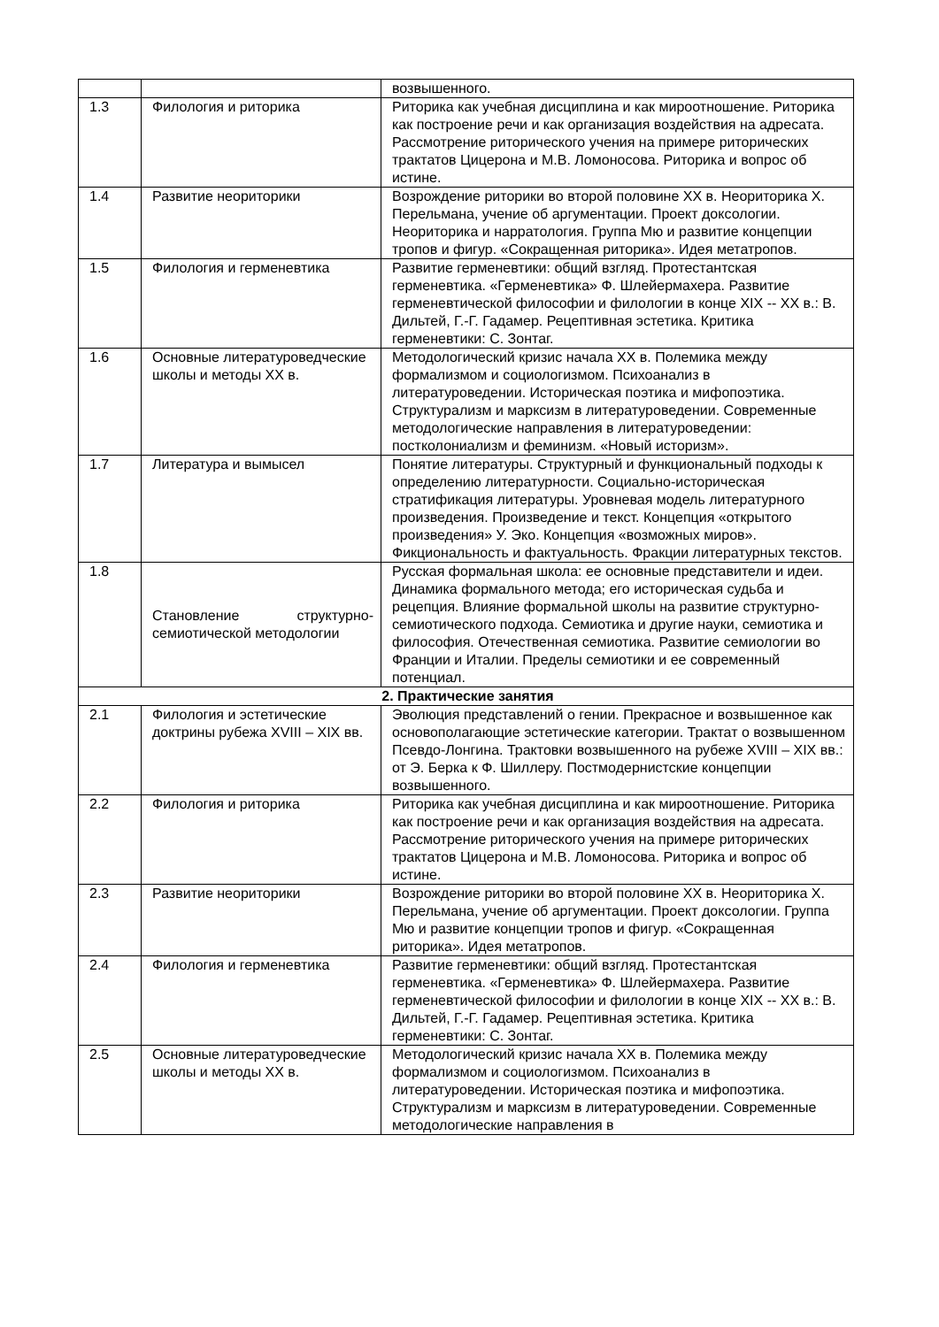| | | возвышенного. |
| 1.3 | Филология и риторика | Риторика как учебная дисциплина и как мироотношение. Риторика как построение речи и как организация воздействия на адресата. Рассмотрение риторического учения на примере риторических трактатов Цицерона и М.В. Ломоносова. Риторика и вопрос об истине. |
| 1.4 | Развитие неориторики | Возрождение риторики во второй половине XX в. Неориторика Х. Перельмана, учение об аргументации. Проект доксологии. Неориторика и нарратология. Группа Мю и развитие концепции тропов и фигур. «Сокращенная риторика». Идея метатропов. |
| 1.5 | Филология и герменевтика | Развитие герменевтики: общий взгляд. Протестантская герменевтика. «Герменевтика» Ф. Шлейермахера. Развитие герменевтической философии и филологии в конце XIX -- XX в.: В. Дильтей, Г.-Г. Гадамер. Рецептивная эстетика. Критика герменевтики: С. Зонтаг. |
| 1.6 | Основные литературоведческие школы и методы XX в. | Методологический кризис начала XX в. Полемика между формализмом и социологизмом. Психоанализ в литературоведении. Историческая поэтика и мифопоэтика. Структурализм и марксизм в литературоведении. Современные методологические направления в литературоведении: постколониализм и феминизм. «Новый историзм». |
| 1.7 | Литература и вымысел | Понятие литературы. Структурный и функциональный подходы к определению литературности. Социально-историческая стратификация литературы. Уровневая модель литературного произведения. Произведение и текст. Концепция «открытого произведения» У. Эко. Концепция «возможных миров». Фикциональность и фактуальность. Фракции литературных текстов. |
| 1.8 | Становление структурно-семиотической методологии | Русская формальная школа: ее основные представители и идеи. Динамика формального метода; его историческая судьба и рецепция. Влияние формальной школы на развитие структурно-семиотического подхода. Семиотика и другие науки, семиотика и философия. Отечественная семиотика. Развитие семиологии во Франции и Италии. Пределы семиотики и ее современный потенциал. |
| 2. Практические занятия | | |
| 2.1 | Филология и эстетические доктрины рубежа XVIII – XIX вв. | Эволюция представлений о гении. Прекрасное и возвышенное как основополагающие эстетические категории. Трактат о возвышенном Псевдо-Лонгина. Трактовки возвышенного на рубеже XVIII – XIX вв.: от Э. Берка к Ф. Шиллеру. Постмодернистские концепции возвышенного. |
| 2.2 | Филология и риторика | Риторика как учебная дисциплина и как мироотношение. Риторика как построение речи и как организация воздействия на адресата. Рассмотрение риторического учения на примере риторических трактатов Цицерона и М.В. Ломоносова. Риторика и вопрос об истине. |
| 2.3 | Развитие неориторики | Возрождение риторики во второй половине XX в. Неориторика Х. Перельмана, учение об аргументации. Проект доксологии. Группа Мю и развитие концепции тропов и фигур. «Сокращенная риторика». Идея метатропов. |
| 2.4 | Филология и герменевтика | Развитие герменевтики: общий взгляд. Протестантская герменевтика. «Герменевтика» Ф. Шлейермахера. Развитие герменевтической философии и филологии в конце XIX -- XX в.: В. Дильтей, Г.-Г. Гадамер. Рецептивная эстетика. Критика герменевтики: С. Зонтаг. |
| 2.5 | Основные литературоведческие школы и методы XX в. | Методологический кризис начала XX в. Полемика между формализмом и социологизмом. Психоанализ в литературоведении. Историческая поэтика и мифопоэтика. Структурализм и марксизм в литературоведении. Современные методологические направления в |